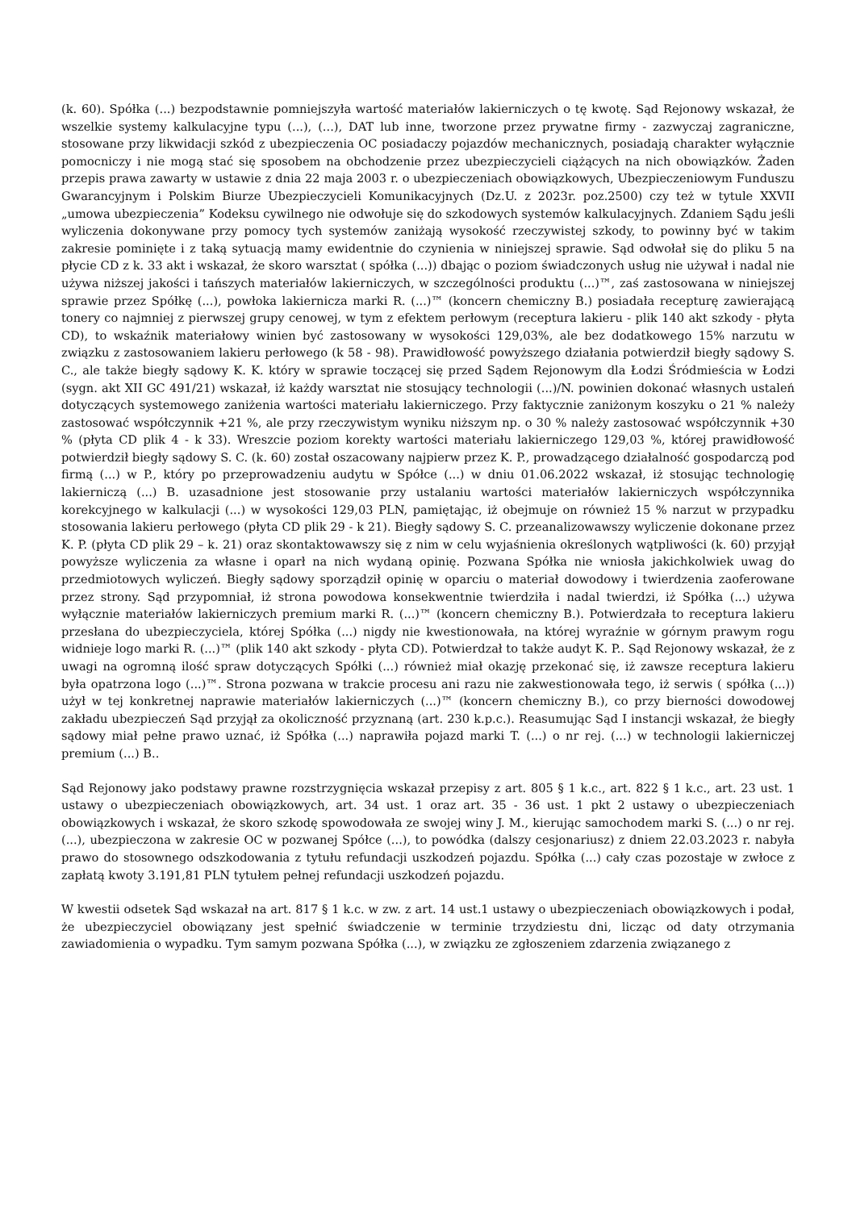(k. 60). Spółka (...) bezpodstawnie pomniejszyła wartość materiałów lakierniczych o tę kwotę. Sąd Rejonowy wskazał, że wszelkie systemy kalkulacyjne typu (...), (...), DAT lub inne, tworzone przez prywatne firmy - zazwyczaj zagraniczne, stosowane przy likwidacji szkód z ubezpieczenia OC posiadaczy pojazdów mechanicznych, posiadają charakter wyłącznie pomocniczy i nie mogą stać się sposobem na obchodzenie przez ubezpieczycieli ciążących na nich obowiązków. Żaden przepis prawa zawarty w ustawie z dnia 22 maja 2003 r. o ubezpieczeniach obowiązkowych, Ubezpieczeniowym Funduszu Gwarancyjnym i Polskim Biurze Ubezpieczycieli Komunikacyjnych (Dz.U. z 2023r. poz.2500) czy też w tytule XXVII „umowa ubezpieczenia” Kodeksu cywilnego nie odwołuje się do szkodowych systemów kalkulacyjnych. Zdaniem Sądu jeśli wyliczenia dokonywane przy pomocy tych systemów zaniżają wysokość rzeczywistej szkody, to powinny być w takim zakresie pominięte i z taką sytuacją mamy ewidentnie do czynienia w niniejszej sprawie. Sąd odwołał się do pliku 5 na płycie CD z k. 33 akt i wskazał, że skoro warsztat ( spółka (...)) dbając o poziom świadczonych usług nie używał i nadal nie używa niższej jakości i tańszych materiałów lakierniczych, w szczególności produktu (...)™, zaś zastosowana w niniejszej sprawie przez Spółkę (...), powłoka lakiernicza marki R. (...)™ (koncern chemiczny B.) posiadała recepturę zawierającą tonery co najmniej z pierwszej grupy cenowej, w tym z efektem perłowym (receptura lakieru - plik 140 akt szkody - płyta CD), to wskaźnik materiałowy winien być zastosowany w wysokości 129,03%, ale bez dodatkowego 15% narzutu w związku z zastosowaniem lakieru perłowego (k 58 - 98). Prawidłowość powyższego działania potwierdził biegły sądowy S. C., ale także biegły sądowy K. K. który w sprawie toczącej się przed Sądem Rejonowym dla Łodzi Śródmieścia w Łodzi (sygn. akt XII GC 491/21) wskazał, iż każdy warsztat nie stosujący technologii (...)/N. powinien dokonać własnych ustaleń dotyczących systemowego zaniżenia wartości materiału lakierniczego. Przy faktycznie zaniżonym koszyku o 21 % należy zastosować współczynnik +21 %, ale przy rzeczywistym wyniku niższym np. o 30 % należy zastosować współczynnik +30 % (płyta CD plik 4 - k 33). Wreszcie poziom korekty wartości materiału lakierniczego 129,03 %, której prawidłowość potwierdził biegły sądowy S. C. (k. 60) został oszacowany najpierw przez K. P., prowadzącego działalność gospodarczą pod firmą (...) w P., który po przeprowadzeniu audytu w Spółce (...) w dniu 01.06.2022 wskazał, iż stosując technologię lakierniczą (...) B. uzasadnione jest stosowanie przy ustalaniu wartości materiałów lakierniczych współczynnika korekcyjnego w kalkulacji (...) w wysokości 129,03 PLN, pamiętając, iż obejmuje on również 15 % narzut w przypadku stosowania lakieru perłowego (płyta CD plik 29 - k 21). Biegły sądowy S. C. przeanalizowawszy wyliczenie dokonane przez K. P. (płyta CD plik 29 – k. 21) oraz skontaktowawszy się z nim w celu wyjaśnienia określonych wątpliwości (k. 60) przyjął powyższe wyliczenia za własne i oparł na nich wydaną opinię. Pozwana Spółka nie wniosła jakichkolwiek uwag do przedmiotowych wyliczeń. Biegły sądowy sporządził opinię w oparciu o materiał dowodowy i twierdzenia zaoferowane przez strony. Sąd przypomniał, iż strona powodowa konsekwentnie twierdziła i nadal twierdzi, iż Spółka (...) używa wyłącznie materiałów lakierniczych premium marki R. (...)™ (koncern chemiczny B.). Potwierdzała to receptura lakieru przesłana do ubezpieczyciela, której Spółka (...) nigdy nie kwestionowała, na której wyraźnie w górnym prawym rogu widnieje logo marki R. (...)™ (plik 140 akt szkody - płyta CD). Potwierdzał to także audyt K. P.. Sąd Rejonowy wskazał, że z uwagi na ogromną ilość spraw dotyczących Spółki (...) również miał okazję przekonać się, iż zawsze receptura lakieru była opatrzona logo (...)™. Strona pozwana w trakcie procesu ani razu nie zakwestionowała tego, iż serwis ( spółka (...)) użył w tej konkretnej naprawie materiałów lakierniczych (...)™ (koncern chemiczny B.), co przy bierności dowodowej zakładu ubezpieczeń Sąd przyjął za okoliczność przyznaną (art. 230 k.p.c.). Reasumując Sąd I instancji wskazał, że biegły sądowy miał pełne prawo uznać, iż Spółka (...) naprawiła pojazd marki T. (...) o nr rej. (...) w technologii lakierniczej premium (...) B..
Sąd Rejonowy jako podstawy prawne rozstrzygnięcia wskazał przepisy z art. 805 § 1 k.c., art. 822 § 1 k.c., art. 23 ust. 1 ustawy o ubezpieczeniach obowiązkowych, art. 34 ust. 1 oraz art. 35 - 36 ust. 1 pkt 2 ustawy o ubezpieczeniach obowiązkowych i wskazał, że skoro szkodę spowodowała ze swojej winy J. M., kierując samochodem marki S. (...) o nr rej. (...), ubezpieczona w zakresie OC w pozwanej Spółce (...), to powódka (dalszy cesjonariusz) z dniem 22.03.2023 r. nabyła prawo do stosownego odszkodowania z tytułu refundacji uszkodzeń pojazdu. Spółka (...) cały czas pozostaje w zwłoce z zapłatą kwoty 3.191,81 PLN tytułem pełnej refundacji uszkodzeń pojazdu.
W kwestii odsetek Sąd wskazał na art. 817 § 1 k.c. w zw. z art. 14 ust.1 ustawy o ubezpieczeniach obowiązkowych i podał, że ubezpieczyciel obowiązany jest spełnić świadczenie w terminie trzydziestu dni, licząc od daty otrzymania zawiadomienia o wypadku. Tym samym pozwana Spółka (...), w związku ze zgłoszeniem zdarzenia związanego z